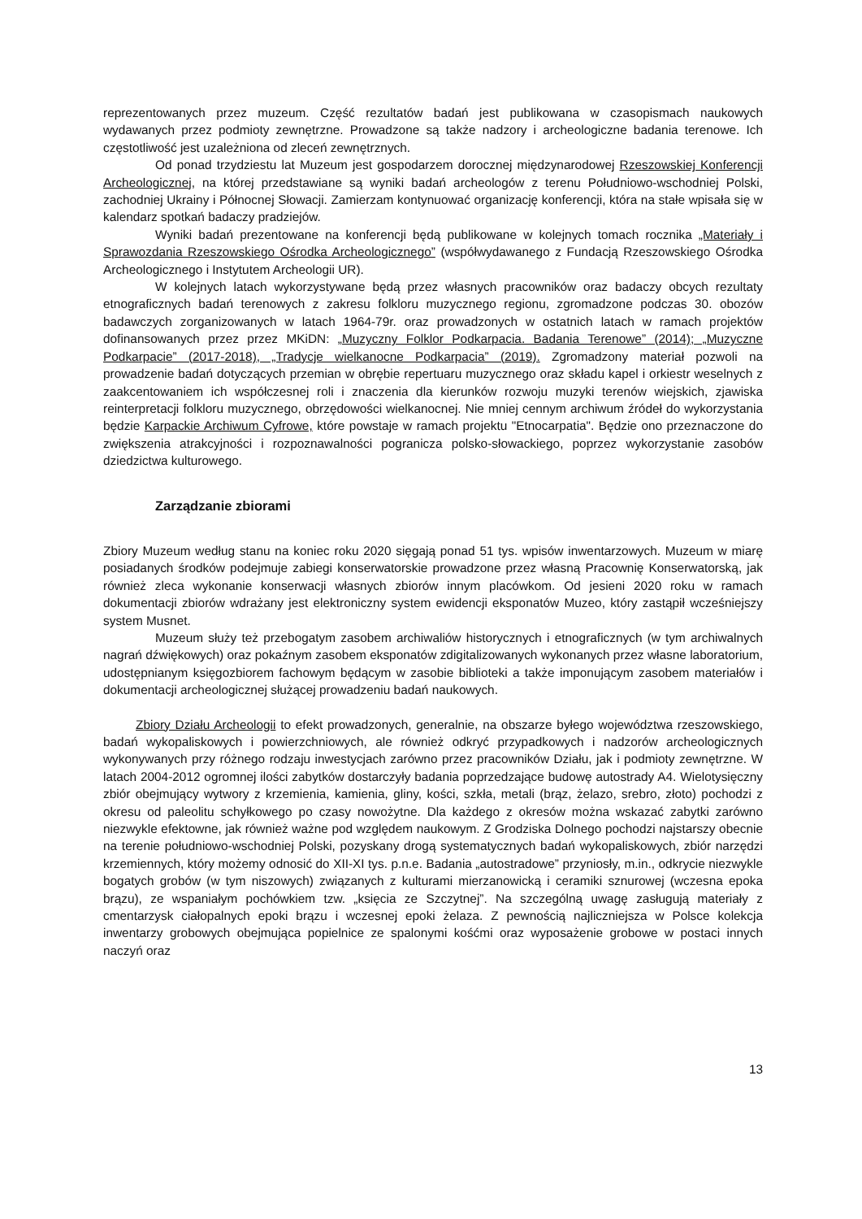reprezentowanych przez muzeum. Część rezultatów badań jest publikowana w czasopismach naukowych wydawanych przez podmioty zewnętrzne. Prowadzone są także nadzory i archeologiczne badania terenowe. Ich częstotliwość jest uzależniona od zleceń zewnętrznych.
Od ponad trzydziestu lat Muzeum jest gospodarzem dorocznej międzynarodowej Rzeszowskiej Konferencji Archeologicznej, na której przedstawiane są wyniki badań archeologów z terenu Południowo-wschodniej Polski, zachodniej Ukrainy i Północnej Słowacji. Zamierzam kontynuować organizację konferencji, która na stałe wpisała się w kalendarz spotkań badaczy pradziejów.
Wyniki badań prezentowane na konferencji będą publikowane w kolejnych tomach rocznika „Materiały i Sprawozdania Rzeszowskiego Ośrodka Archeologicznego” (współwydawanego z Fundacją Rzeszowskiego Ośrodka Archeologicznego i Instytutem Archeologii UR).
W kolejnych latach wykorzystywane będą przez własnych pracowników oraz badaczy obcych rezultaty etnograficznych badań terenowych z zakresu folkloru muzycznego regionu, zgromadzone podczas 30. obozów badawczych zorganizowanych w latach 1964-79r. oraz prowadzonych w ostatnich latach w ramach projektów dofinansowanych przez przez MKiDN: „Muzyczny Folklor Podkarpacia. Badania Terenowe” (2014); „Muzyczne Podkarpacie” (2017-2018), „Tradycje wielkanocne Podkarpacia” (2019). Zgromadzony materiał pozwoli na prowadzenie badań dotyczących przemian w obrębie repertuaru muzycznego oraz składu kapel i orkiestr weselnych z zaakcentowaniem ich współczesnej roli i znaczenia dla kierunków rozwoju muzyki terenów wiejskich, zjawiska reinterpretacji folkloru muzycznego, obrzędowości wielkanocnej. Nie mniej cennym archiwum źródeł do wykorzystania będzie Karpackie Archiwum Cyfrowe, które powstaje w ramach projektu "Etnocarpatia". Będzie ono przeznaczone do zwiększenia atrakcyjności i rozpoznawalności pogranicza polsko-słowackiego, poprzez wykorzystanie zasobów dziedzictwa kulturowego.
Zarządzanie zbiorami
Zbiory Muzeum według stanu na koniec roku 2020 sięgają ponad 51 tys. wpisów inwentarzowych. Muzeum w miarę posiadanych środków podejmuje zabiegi konserwatorskie prowadzone przez własną Pracownię Konserwatorską, jak również zleca wykonanie konserwacji własnych zbiorów innym placówkom. Od jesieni 2020 roku w ramach dokumentacji zbiorów wdrażany jest elektroniczny system ewidencji eksponatów Muzeo, który zastąpił wcześniejszy system Musnet.
Muzeum służy też przebogatym zasobem archiwaliów historycznych i etnograficznych (w tym archiwalnych nagrań dźwiękowych) oraz pokaźnym zasobem eksponatów zdigitalizowanych wykonanych przez własne laboratorium, udostępnianym księgozbiorem fachowym będącym w zasobie biblioteki a także imponującym zasobem materiałów i dokumentacji archeologicznej służącej prowadzeniu badań naukowych.
Zbiory Działu Archeologii to efekt prowadzonych, generalnie, na obszarze byłego województwa rzeszowskiego, badań wykopaliskowych i powierzchniowych, ale również odkryć przypadkowych i nadzorów archeologicznych wykonywanych przy różnego rodzaju inwestycjach zarówno przez pracowników Działu, jak i podmioty zewnętrzne. W latach 2004-2012 ogromnej ilości zabytków dostarczyły badania poprzedzające budowę autostrady A4. Wielotysięczny zbiór obejmujący wytwory z krzemienia, kamienia, gliny, kości, szkła, metali (brąz, żelazo, srebro, złoto) pochodzi z okresu od paleolitu schyłkowego po czasy nowożytne. Dla każdego z okresów można wskazać zabytki zarówno niezwykle efektowne, jak również ważne pod względem naukowym. Z Grodziska Dolnego pochodzi najstarszy obecnie na terenie południowo-wschodniej Polski, pozyskany drogą systematycznych badań wykopaliskowych, zbiór narzędzi krzemiennych, który możemy odnosić do XII-XI tys. p.n.e. Badania „autostradowe” przyniosły, m.in., odkrycie niezwykle bogatych grobów (w tym niszowych) związanych z kulturami mierzanowicką i ceramiki sznurowej (wczesna epoka brązu), ze wspaniałym pochówkiem tzw. „księcia ze Szczytnej”. Na szczególną uwagę zasługują materiały z cmentarzysk ciałopalnych epoki brązu i wczesnej epoki żelaza. Z pewnością najliczniejsza w Polsce kolekcja inwentarzy grobowych obejmująca popielnice ze spalonymi kośćmi oraz wyposażenie grobowe w postaci innych naczyń oraz
13